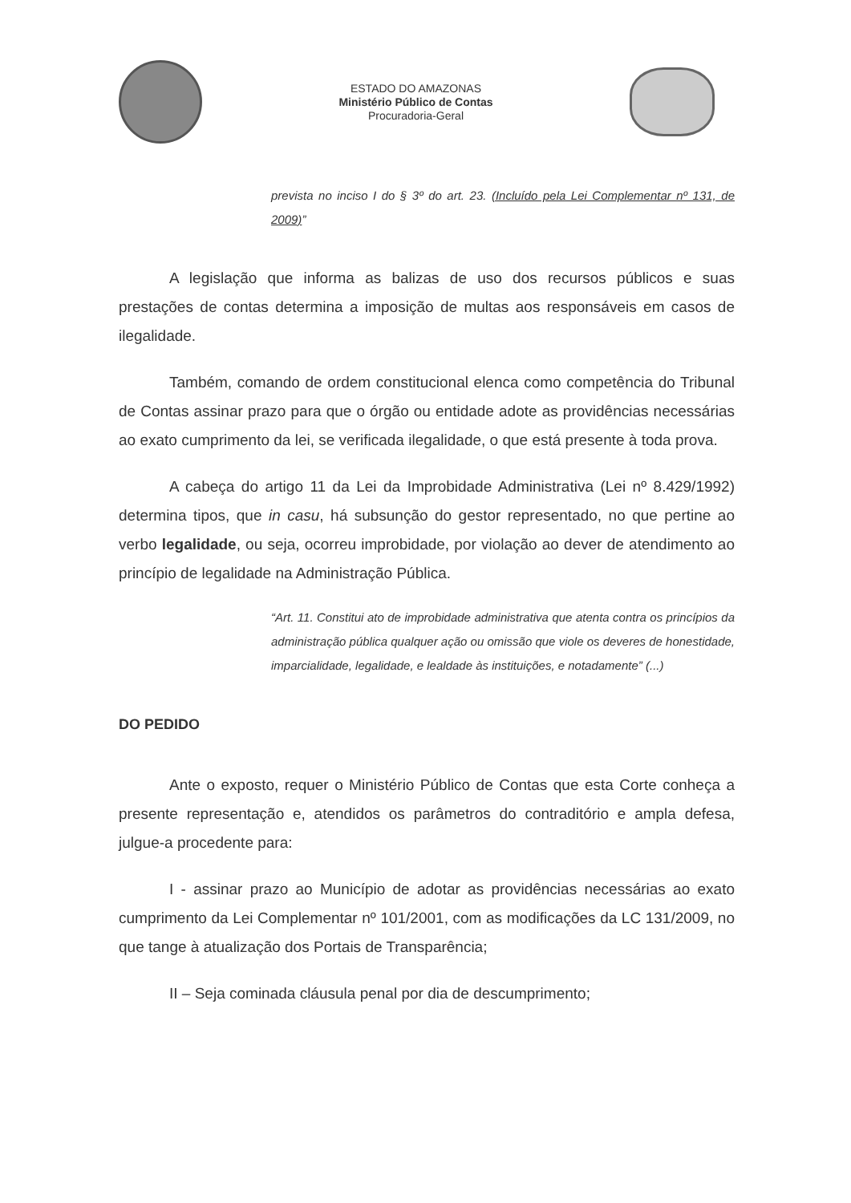ESTADO DO AMAZONAS
Ministério Público de Contas
Procuradoria-Geral
prevista no inciso I do § 3º do art. 23. (Incluído pela Lei Complementar nº 131, de 2009)”
A legislação que informa as balizas de uso dos recursos públicos e suas prestações de contas determina a imposição de multas aos responsáveis em casos de ilegalidade.
Também, comando de ordem constitucional elenca como competência do Tribunal de Contas assinar prazo para que o órgão ou entidade adote as providências necessárias ao exato cumprimento da lei, se verificada ilegalidade, o que está presente à toda prova.
A cabeça do artigo 11 da Lei da Improbidade Administrativa (Lei nº 8.429/1992) determina tipos, que in casu, há subsunção do gestor representado, no que pertine ao verbo legalidade, ou seja, ocorreu improbidade, por violação ao dever de atendimento ao princípio de legalidade na Administração Pública.
“Art. 11. Constitui ato de improbidade administrativa que atenta contra os princípios da administração pública qualquer ação ou omissão que viole os deveres de honestidade, imparcialidade, legalidade, e lealdade às instituições, e notadamente” (...)
DO PEDIDO
Ante o exposto, requer o Ministério Público de Contas que esta Corte conheça a presente representação e, atendidos os parâmetros do contraditório e ampla defesa, julgue-a procedente para:
I - assinar prazo ao Município de adotar as providências necessárias ao exato cumprimento da Lei Complementar nº 101/2001, com as modificações da LC 131/2009, no que tange à atualização dos Portais de Transparência;
II – Seja cominada cláusula penal por dia de descumprimento;